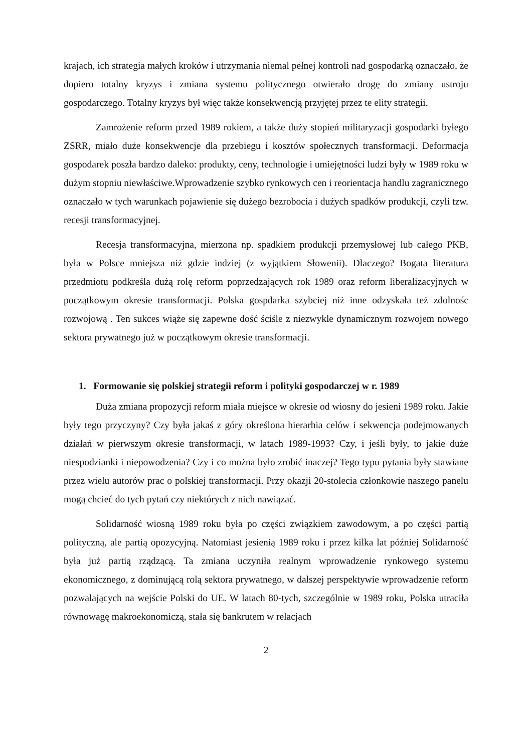krajach, ich strategia małych kroków i utrzymania niemal pełnej kontroli nad gospodarką oznaczało, że dopiero totalny kryzys i zmiana systemu politycznego otwierało drogę do zmiany ustroju gospodarczego. Totalny kryzys był więc także konsekwencją przyjętej przez te elity strategii.
Zamrożenie reform przed 1989 rokiem, a także duży stopień militaryzacji gospodarki byłego ZSRR, miało duże konsekwencje dla przebiegu i kosztów społecznych transformacji. Deformacja gospodarek poszła bardzo daleko: produkty, ceny, technologie i umiejętności ludzi były w 1989 roku w dużym stopniu niewłaściwe.Wprowadzenie szybko rynkowych cen i reorientacja handlu zagranicznego oznaczało w tych warunkach pojawienie się dużego bezrobocia i dużych spadków produkcji, czyli tzw. recesji transformacyjnej.
Recesja transformacyjna, mierzona np. spadkiem produkcji przemysłowej lub całego PKB, była w Polsce mniejsza niż gdzie indziej (z wyjątkiem Słowenii). Dlaczego? Bogata literatura przedmiotu podkreśla dużą rolę reform poprzedzających rok 1989 oraz reform liberalizacyjnych w początkowym okresie transformacji. Polska gospdarka szybciej niż inne odzyskała też zdolnośc rozwojową . Ten sukces wiąże się zapewne dość ściśle z niezwykle dynamicznym rozwojem nowego sektora prywatnego już w początkowym okresie transformacji.
1. Formowanie się polskiej strategii reform i polityki gospodarczej w r. 1989
Duża zmiana propozycji reform miała miejsce w okresie od wiosny do jesieni 1989 roku. Jakie były tego przyczyny? Czy była jakaś z góry określona hierarhia celów i sekwencja podejmowanych działań w pierwszym okresie transformacji, w latach 1989-1993? Czy, i jeśli były, to jakie duże niespodzianki i niepowodzenia? Czy i co można było zrobić inaczej? Tego typu pytania były stawiane przez wielu autorów prac o polskiej transformacji. Przy okazji 20-stolecia członkowie naszego panelu mogą chcieć do tych pytań czy niektórych z nich nawiązać.
Solidarność wiosną 1989 roku była po części związkiem zawodowym, a po części partią polityczną, ale partią opozycyjną. Natomiast jesienią 1989 roku i przez kilka lat później Solidarność była już partią rządzącą. Ta zmiana uczyniła realnym wprowadzenie rynkowego systemu ekonomicznego, z dominującą rolą sektora prywatnego, w dalszej perspektywie wprowadzenie reform pozwalających na wejście Polski do UE. W latach 80-tych, szczególnie w 1989 roku, Polska utraciła równowagę makroekonomiczą, stała się bankrutem w relacjach
2